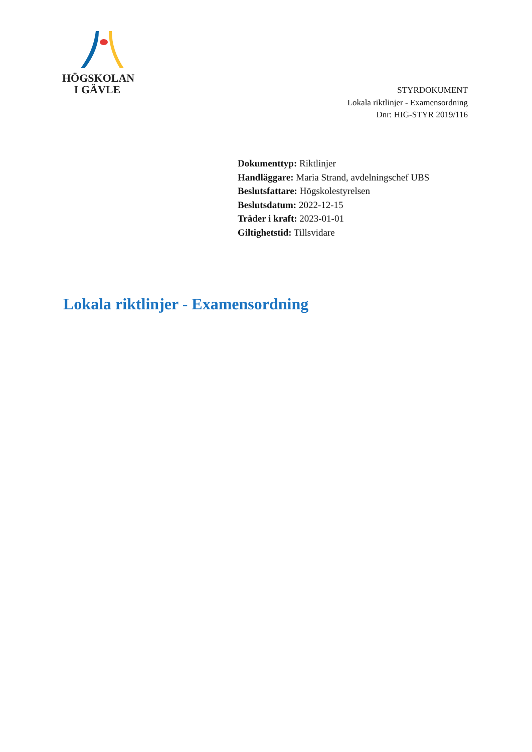HÖGSKOLAN
I GÄVLE
STYRDOKUMENT
Lokala riktlinjer - Examensordning
Dnr: HIG-STYR 2019/116
Dokumenttyp: Riktlinjer
Handläggare: Maria Strand, avdelningschef UBS
Beslutsfattare: Högskolestyrelsen
Beslutsdatum: 2022-12-15
Träder i kraft: 2023-01-01
Giltighetstid: Tillsvidare
Lokala riktlinjer - Examensordning